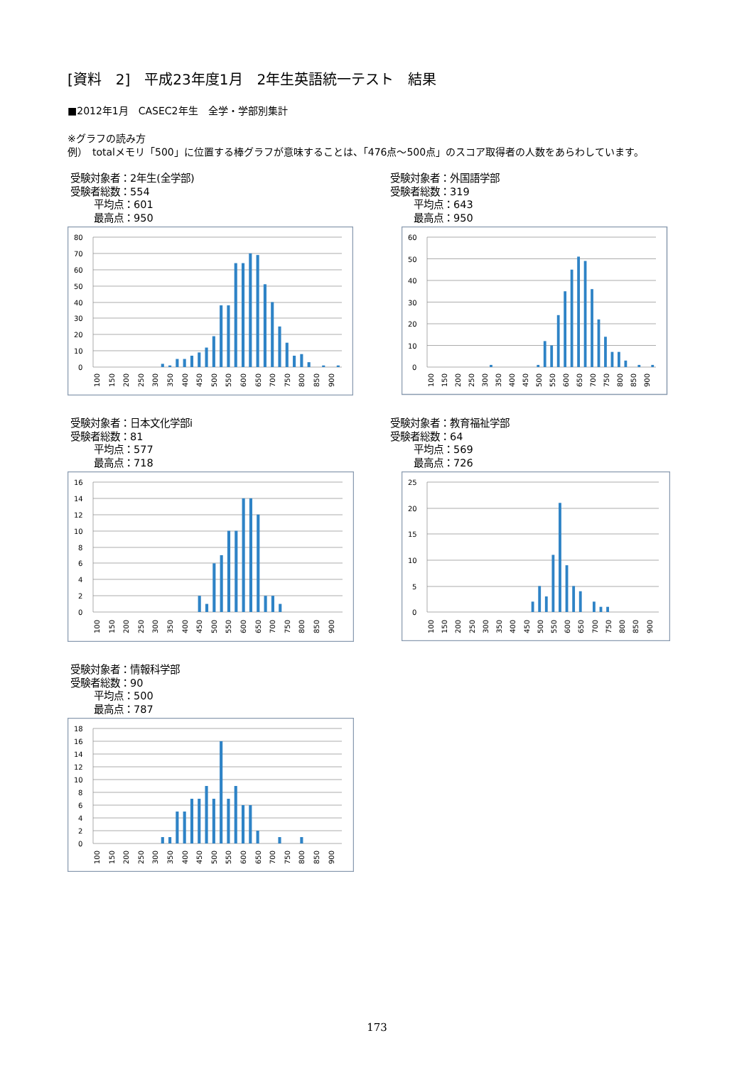[資料　2]　平成23年度1月　2年生英語統一テスト　結果
■2012年1月　CASEC2年生　全学・学部別集計
※グラフの読み方
例）　totalメモリ「500」に位置する棒グラフが意味することは、「476点～500点」のスコア取得者の人数をあらわしています。
受験対象者：2年生(全学部)
受験者総数：554
平均点：601
最高点：950
80
70
60
50
40
30
20
10
0
100
150
200
250
300
350
400
450
500
550
600
650
700
750
800
850
900
受験対象者：外国語学部
受験者総数：319
平均点：643
最高点：950
60
50
40
30
20
10
0
100
150
200
250
300
350
400
450
500
550
600
650
700
750
800
850
900
受験対象者：日本文化学部i
受験者総数：81
平均点：577
最高点：718
16
14
12
10
8
6
4
2
0
100
150
200
250
300
350
400
450
500
550
600
650
700
750
800
850
900
受験対象者：教育福祉学部
受験者総数：64
平均点：569
最高点：726
25
20
15
10
5
0
100
150
200
250
300
350
400
450
500
550
600
650
700
750
800
850
900
受験対象者：情報科学部
受験者総数：90
平均点：500
最高点：787
18
16
14
12
10
8
6
4
2
0
100
150
200
250
300
350
400
450
500
550
600
650
700
750
800
850
900
173